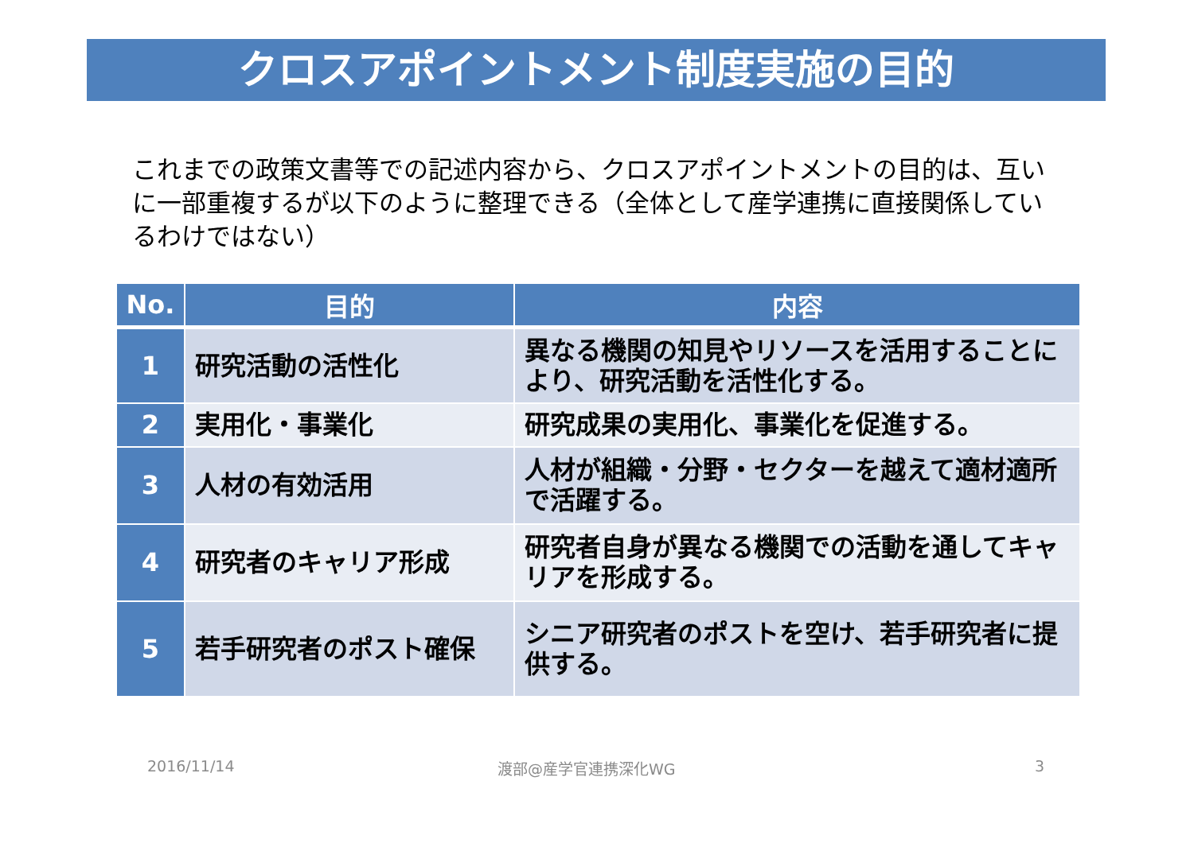クロスアポイントメント制度実施の目的
これまでの政策文書等での記述内容から、クロスアポイントメントの目的は、互いに一部重複するが以下のように整理できる（全体として産学連携に直接関係しているわけではない）
| No. | 目的 | 内容 |
| --- | --- | --- |
| 1 | 研究活動の活性化 | 異なる機関の知見やリソースを活用することにより、研究活動を活性化する。 |
| 2 | 実用化・事業化 | 研究成果の実用化、事業化を促進する。 |
| 3 | 人材の有効活用 | 人材が組織・分野・セクターを越えて適材適所で活躍する。 |
| 4 | 研究者のキャリア形成 | 研究者自身が異なる機関での活動を通してキャリアを形成する。 |
| 5 | 若手研究者のポスト確保 | シニア研究者のポストを空け、若手研究者に提供する。 |
2016/11/14 渡部@産学官連携深化WG 3